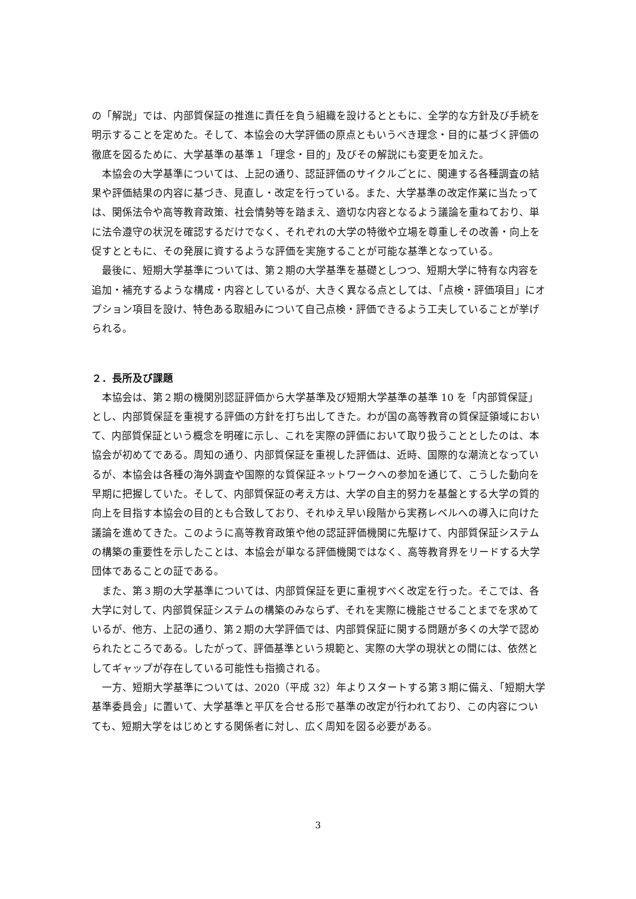の「解説」では、内部質保証の推進に責任を負う組織を設けるとともに、全学的な方針及び手続を明示することを定めた。そして、本協会の大学評価の原点ともいうべき理念・目的に基づく評価の徹底を図るために、大学基準の基準１「理念・目的」及びその解説にも変更を加えた。
本協会の大学基準については、上記の通り、認証評価のサイクルごとに、関連する各種調査の結果や評価結果の内容に基づき、見直し・改定を行っている。また、大学基準の改定作業に当たっては、関係法令や高等教育政策、社会情勢等を踏まえ、適切な内容となるよう議論を重ねており、単に法令遵守の状況を確認するだけでなく、それぞれの大学の特徴や立場を尊重しその改善・向上を促すとともに、その発展に資するような評価を実施することが可能な基準となっている。
最後に、短期大学基準については、第２期の大学基準を基礎としつつ、短期大学に特有な内容を追加・補充するような構成・内容としているが、大きく異なる点としては、「点検・評価項目」にオプション項目を設け、特色ある取組みについて自己点検・評価できるよう工夫していることが挙げられる。
２．長所及び課題
本協会は、第２期の機関別認証評価から大学基準及び短期大学基準の基準 10 を「内部質保証」とし、内部質保証を重視する評価の方針を打ち出してきた。わが国の高等教育の質保証領域において、内部質保証という概念を明確に示し、これを実際の評価において取り扱うこととしたのは、本協会が初めてである。周知の通り、内部質保証を重視した評価は、近時、国際的な潮流となっているが、本協会は各種の海外調査や国際的な質保証ネットワークへの参加を通じて、こうした動向を早期に把握していた。そして、内部質保証の考え方は、大学の自主的努力を基盤とする大学の質的向上を目指す本協会の目的とも合致しており、それゆえ早い段階から実務レベルへの導入に向けた議論を進めてきた。このように高等教育政策や他の認証評価機関に先駆けて、内部質保証システムの構築の重要性を示したことは、本協会が単なる評価機関ではなく、高等教育界をリードする大学団体であることの証である。
また、第３期の大学基準については、内部質保証を更に重視すべく改定を行った。そこでは、各大学に対して、内部質保証システムの構築のみならず、それを実際に機能させることまでを求めているが、他方、上記の通り、第２期の大学評価では、内部質保証に関する問題が多くの大学で認められたところである。したがって、評価基準という規範と、実際の大学の現状との間には、依然としてギャップが存在している可能性も指摘される。
一方、短期大学基準については、2020（平成 32）年よりスタートする第３期に備え、「短期大学基準委員会」に置いて、大学基準と平仄を合せる形で基準の改定が行われており、この内容についても、短期大学をはじめとする関係者に対し、広く周知を図る必要がある。
3